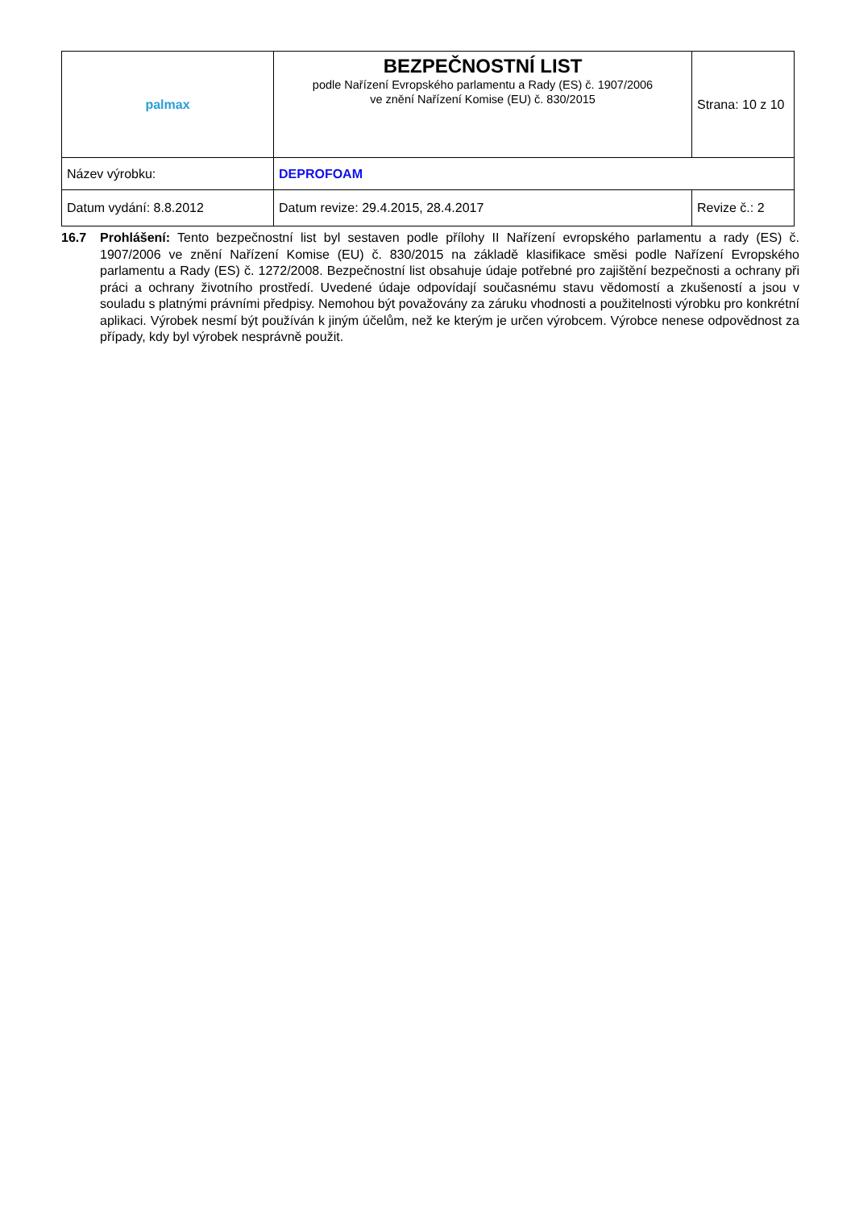| palmax | BEZPEČNOSTNÍ LIST podle Nařízení Evropského parlamentu a Rady (ES) č. 1907/2006 ve znění Nařízení Komise (EU) č. 830/2015 | Strana: 10 z 10 |
| Název výrobku: | DEPROFOAM | |
| Datum vydání: 8.8.2012 | Datum revize: 29.4.2015, 28.4.2017 | Revize č.: 2 |
16.7 Prohlášení: Tento bezpečnostní list byl sestaven podle přílohy II Nařízení evropského parlamentu a rady (ES) č. 1907/2006 ve znění Nařízení Komise (EU) č. 830/2015 na základě klasifikace směsi podle Nařízení Evropského parlamentu a Rady (ES) č. 1272/2008. Bezpečnostní list obsahuje údaje potřebné pro zajištění bezpečnosti a ochrany při práci a ochrany životního prostředí. Uvedené údaje odpovídají současnému stavu vědomostí a zkušeností a jsou v souladu s platnými právními předpisy. Nemohou být považovány za záruku vhodnosti a použitelnosti výrobku pro konkrétní aplikaci. Výrobek nesmí být používán k jiným účelům, než ke kterým je určen výrobcem. Výrobce nenese odpovědnost za případy, kdy byl výrobek nesprávně použit.